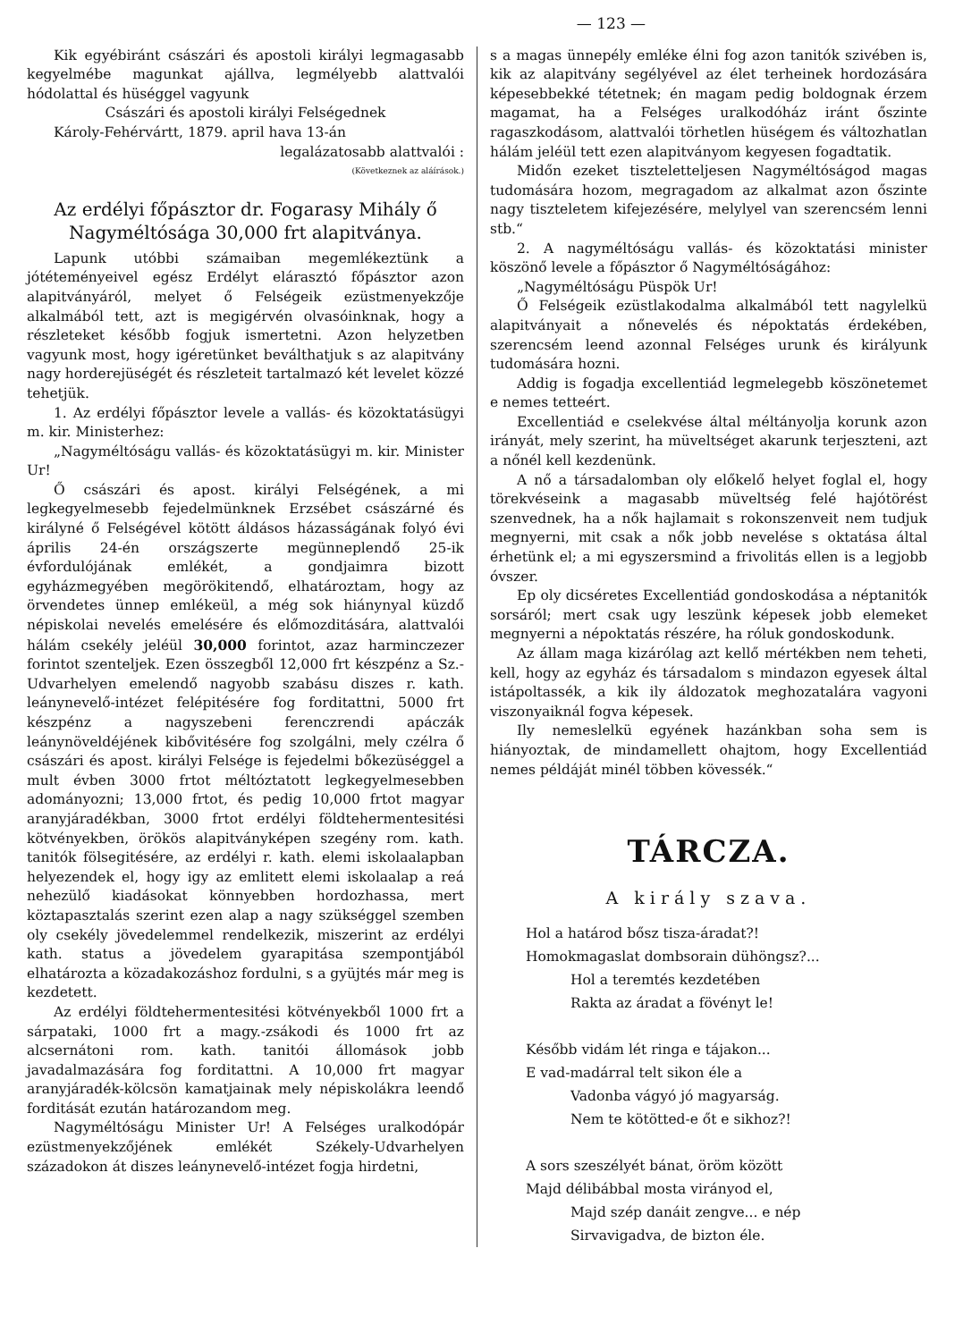— 123 —
Kik egyébiránt császári és apostoli királyi legmagasabb kegyelmébe magunkat ajállva, legmélyebb alattvalói hódolattal és hüséggel vagyunk
Császári és apostoli királyi Felségednek
Károly-Fehérvártt, 1879. april hava 13-án
legalázatosabb alattvalói :
(Következnek az aláírások.)
Az erdélyi főpásztor dr. Fogarasy Mihály ő Nagyméltósága 30,000 frt alapitványa.
Lapunk utóbbi számaiban megemlékeztünk a jótéteményeivel egész Erdélyt elárasztó főpásztor azon alapitványáról, melyet ő Felségeik ezüstmenyekzője alkalmából tett, azt is megigérvén olvasóinknak, hogy a részleteket később fogjuk ismertetni. Azon helyzetben vagyunk most, hogy igéretünket beválthatjuk s az alapitvány nagy horderejüségét és részleteit tartalmazó két levelet közzé tehetjük.
1. Az erdélyi főpásztor levele a vallás- és közoktatásügyi m. kir. Ministerhez:
„Nagyméltóságu vallás- és közoktatásügyi m. kir. Minister Ur!
Ő császári és apost. királyi Felségének, a mi legkegyelmesebb fejedelmünknek Erzsébet császárné és királyné ő Felségével kötött áldásos házasságának folyó évi április 24-én országszerte megünneplendő 25-ik évfordulójának emlékét, a gondjaimra bizott egyházmegyében megörökitendő, elhatároztam, hogy az örvendetes ünnep emlékeül, a még sok hiánynyal küzdő népiskolai nevelés emelésére és előmozditására, alattvalói hálám csekély jeléül 30,000 forintot, azaz harminczezer forintot szenteljek. Ezen összegből 12,000 frt készpénz a Sz.-Udvarhelyen emelendő nagyobb szabásu diszes r. kath. leánynevelő-intézet felépitésére fog forditattni, 5000 frt készpénz a nagyszebeni ferenczrendi apáczák leánynöveldéjének kibővitésére fog szolgálni, mely czélra ő császári és apost. királyi Felsége is fejedelmi bőkezüséggel a mult évben 3000 frtot méltóztatott legkegyelmesebben adományozni; 13,000 frtot, és pedig 10,000 frtot magyar aranyjáradékban, 3000 frtot erdélyi földtehermentesitési kötvényekben, örökös alapitványképen szegény rom. kath. tanitók fölsegitésére, az erdélyi r. kath. elemi iskolaalapban helyezendek el, hogy igy az emlitett elemi iskolaalap a reá nehezülő kiadásokat könnyebben hordozhassa, mert köztapasztalás szerint ezen alap a nagy szükséggel szemben oly csekély jövedelemmel rendelkezik, miszerint az erdélyi kath. status a jövedelem gyarapitása szempontjából elhatározta a közadakozáshoz fordulni, s a gyüjtés már meg is kezdetett.
Az erdélyi földtehermentesitési kötvényekből 1000 frt a sárpataki, 1000 frt a magy.-zsákodi és 1000 frt az alcsernátoni rom. kath. tanitói állomások jobb javadalmazására fog forditattni. A 10,000 frt magyar aranyjáradék-kölcsön kamatjainak mely népiskolákra leendő forditását ezután határozandom meg.
Nagyméltóságu Minister Ur! A Felséges uralkodópár ezüstmenyekzőjének emlékét Székely-Udvarhelyen századokon át diszes leánynevelő-intézet fogja hirdetni,
s a magas ünnepély emléke élni fog azon tanitók szivében is, kik az alapitvány segélyével az élet terheinek hordozására képesebbekké tétetnek; én magam pedig boldognak érzem magamat, ha a Felséges uralkodóház iránt őszinte ragaszkodásom, alattvalói törhetlen hüségem és változhatlan hálám jeléül tett ezen alapitványom kegyesen fogadtatik.
Midőn ezeket tiszteletteljesen Nagyméltóságod magas tudomására hozom, megragadom az alkalmat azon őszinte nagy tiszteletem kifejezésére, melylyel van szerencsém lenni stb.“
2. A nagyméltóságu vallás- és közoktatási minister köszönő levele a főpásztor ő Nagyméltóságához:
„Nagyméltóságu Püspök Ur!
Ő Felségeik ezüstlakodalma alkalmából tett nagylelkü alapitványait a nőnevelés és népoktatás érdekében, szerencsém leend azonnal Felséges urunk és királyunk tudomására hozni.
Addig is fogadja excellentiád legmelegebb köszönetemet e nemes tetteért.
Excellentiád e cselekvése által méltányolja korunk azon irányát, mely szerint, ha müveltséget akarunk terjeszteni, azt a nőnél kell kezdenünk.
A nő a társadalomban oly előkelő helyet foglal el, hogy törekvéseink a magasabb müveltség felé hajótörést szenvednek, ha a nők hajlamait s rokonszenveit nem tudjuk megnyerni, mit csak a nők jobb nevelése s oktatása által érhetünk el; a mi egyszersmind a frivolitás ellen is a legjobb óvszer.
Ep oly dicséretes Excellentiád gondoskodása a néptanitók sorsáról; mert csak ugy leszünk képesek jobb elemeket megnyerni a népoktatás részére, ha róluk gondoskodunk.
Az állam maga kizárólag azt kellő mértékben nem teheti, kell, hogy az egyház és társadalom s mindazon egyesek által istápoltassék, a kik ily áldozatok meghozatalára vagyoni viszonyaiknál fogva képesek.
Ily nemeslelkü egyének hazánkban soha sem is hiányoztak, de mindamellett ohajtom, hogy Excellentiád nemes példáját minél többen kövessék.“
TÁRCZA.
A király szava.
Hol a határod bősz tisza-áradat?!
Homokmagaslat dombsorain dühöngsz?...
Hol a teremtés kezdetében
Rakta az áradat a fövényt le!
Később vidám lét ringa e tájakon...
E vad-madárral telt sikon éle a
Vadonba vágyó jó magyarság.
Nem te kötötted-e őt e sikhoz?!
A sors szeszélyét bánat, öröm között
Majd délibábbal mosta virányod el,
Majd szép danáit zengve... e nép
Sirvavigadva, de bizton éle.